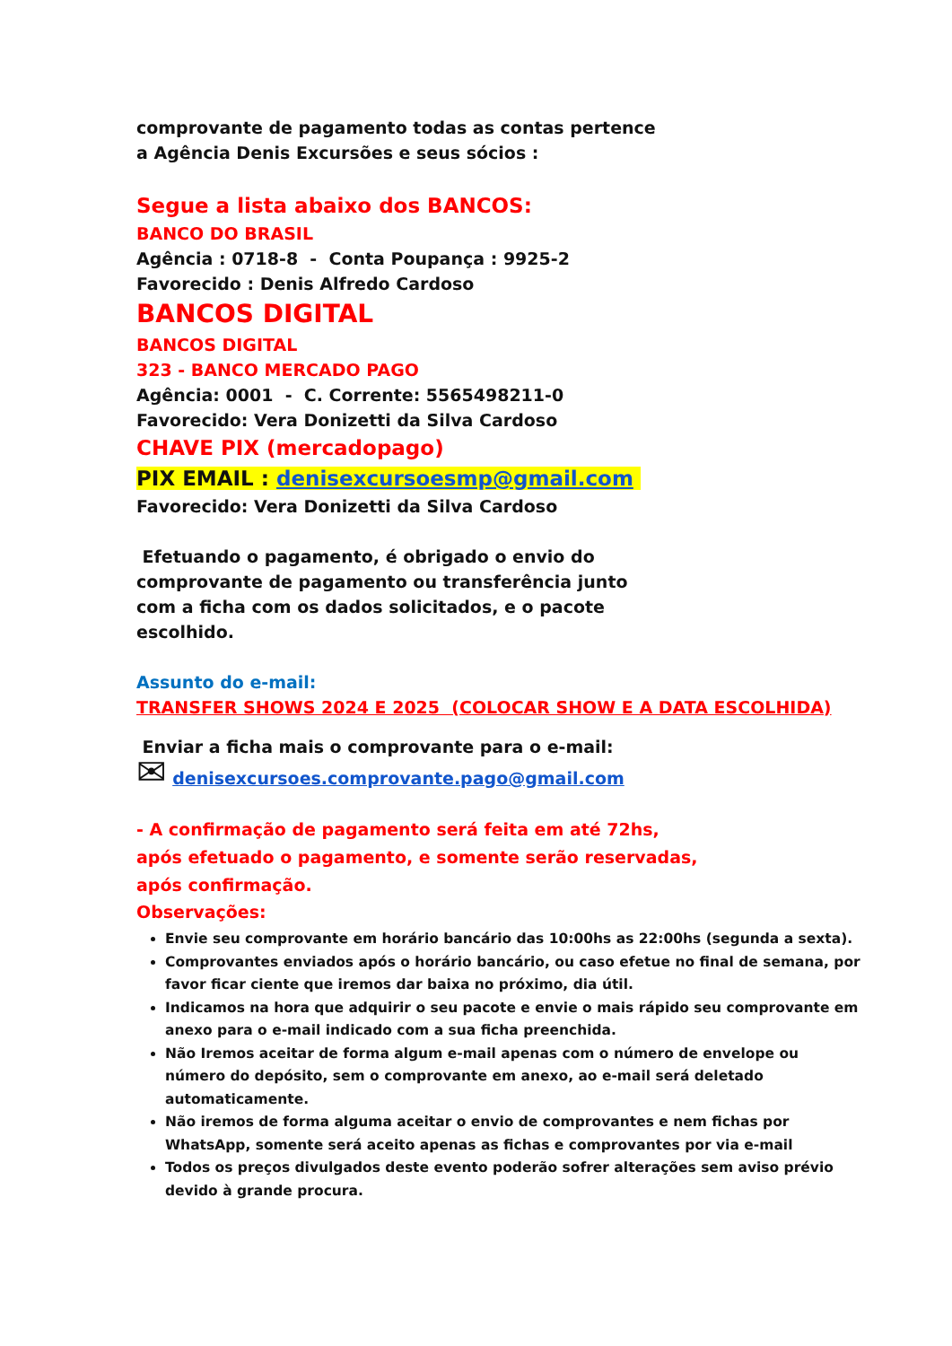comprovante de pagamento todas as contas pertence
a Agência Denis Excursões e seus sócios :
Segue a lista abaixo dos BANCOS:
BANCO DO BRASIL
Agência : 0718-8 - Conta Poupança : 9925-2
Favorecido : Denis Alfredo Cardoso
BANCOS DIGITAL
BANCOS DIGITAL
323 - BANCO MERCADO PAGO
Agência: 0001 - C. Corrente: 5565498211-0
Favorecido: Vera Donizetti da Silva Cardoso
CHAVE PIX (mercadopago)
PIX EMAIL : denisexcursoesmp@gmail.com
Favorecido: Vera Donizetti da Silva Cardoso
Efetuando o pagamento, é obrigado o envio do
comprovante de pagamento ou transferência junto
com a ficha com os dados solicitados, e o pacote
escolhido.
Assunto do e-mail:
TRANSFER SHOWS 2024 E 2025 (COLOCAR SHOW E A DATA ESCOLHIDA)
Enviar a ficha mais o comprovante para o e-mail:
✉ denisexcursoes.comprovante.pago@gmail.com
- A confirmação de pagamento será feita em até 72hs,
após efetuado o pagamento, e somente serão reservadas,
após confirmação.
Observações:
Envie seu comprovante em horário bancário das 10:00hs as 22:00hs (segunda a sexta).
Comprovantes enviados após o horário bancário, ou caso efetue no final de semana, por favor ficar ciente que iremos dar baixa no próximo, dia útil.
Indicamos na hora que adquirir o seu pacote e envie o mais rápido seu comprovante em anexo para o e-mail indicado com a sua ficha preenchida.
Não Iremos aceitar de forma algum e-mail apenas com o número de envelope ou número do depósito, sem o comprovante em anexo, ao e-mail será deletado automaticamente.
Não iremos de forma alguma aceitar o envio de comprovantes e nem fichas por WhatsApp, somente será aceito apenas as fichas e comprovantes por via e-mail
Todos os preços divulgados deste evento poderão sofrer alterações sem aviso prévio devido à grande procura.